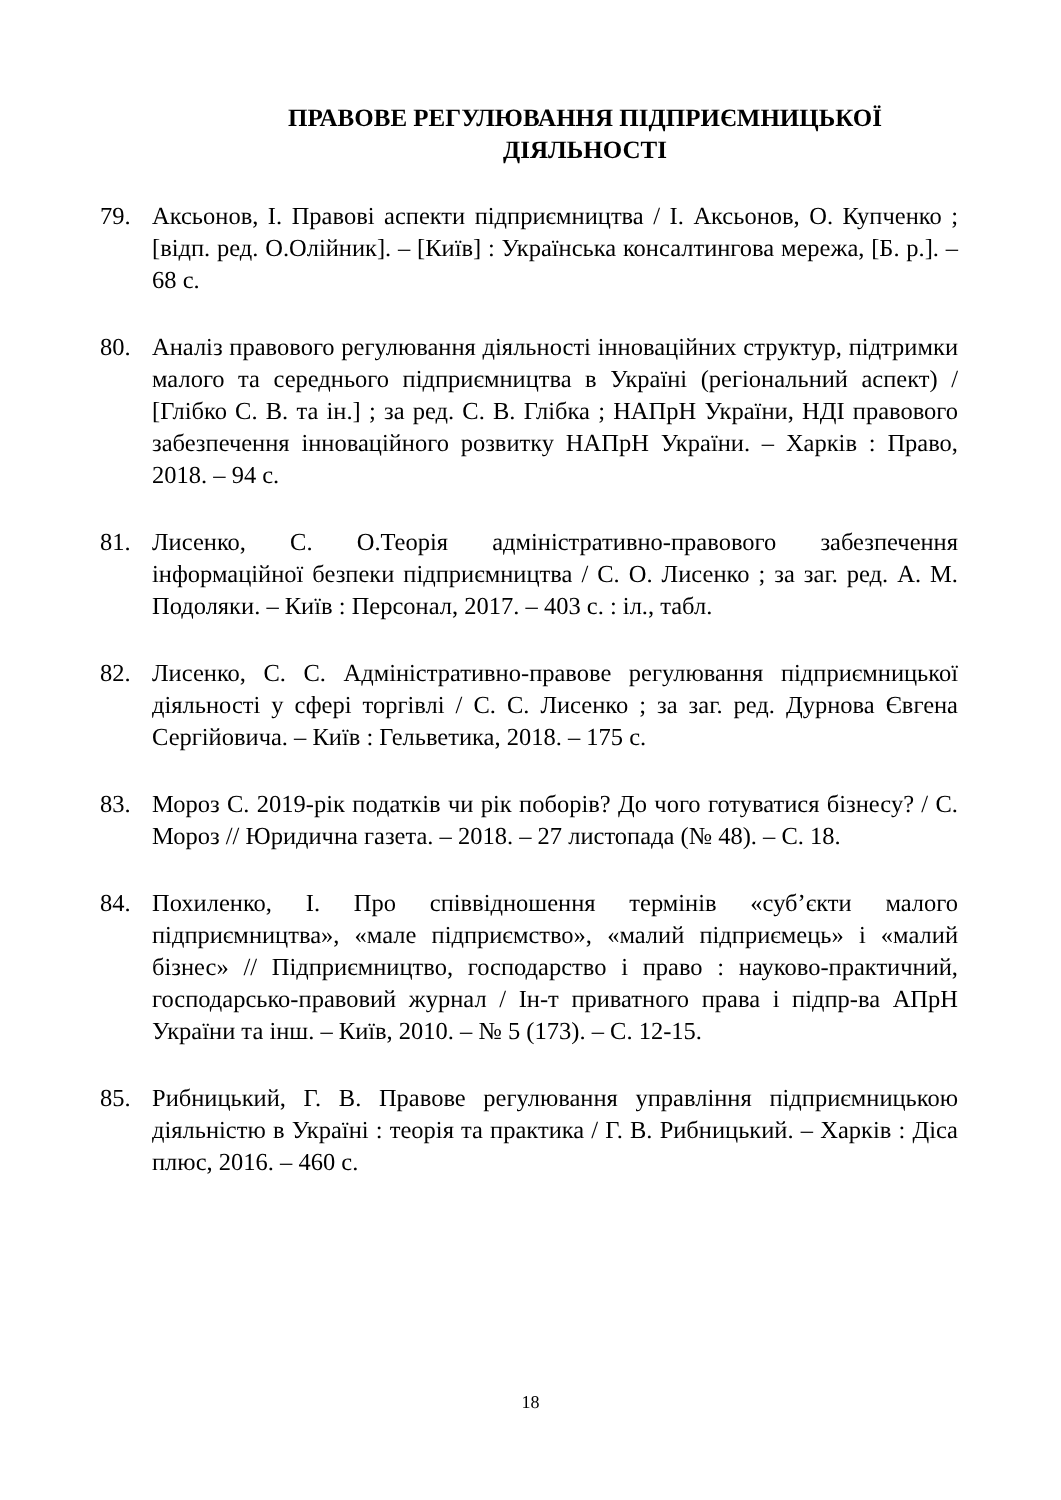ПРАВОВЕ РЕГУЛЮВАННЯ ПІДПРИЄМНИЦЬКОЇ ДІЯЛЬНОСТІ
79. Аксьонов, І. Правові аспекти підприємництва / І. Аксьонов, О. Купченко ; [відп. ред. О.Олійник]. – [Київ] : Українська консалтингова мережа, [Б. р.]. – 68 с.
80. Аналіз правового регулювання діяльності інноваційних структур, підтримки малого та середнього підприємництва в Україні (регіональний аспект) / [Глібко С. В. та ін.] ; за ред. С. В. Глібка ; НАПрН України, НДІ правового забезпечення інноваційного розвитку НАПрН України. – Харків : Право, 2018. – 94 с.
81. Лисенко, С. О.Теорія адміністративно-правового забезпечення інформаційної безпеки підприємництва / С. О. Лисенко ; за заг. ред. А. М. Подоляки. – Київ : Персонал, 2017. – 403 с. : іл., табл.
82. Лисенко, С. С. Адміністративно-правове регулювання підприємницької діяльності у сфері торгівлі / С. С. Лисенко ; за заг. ред. Дурнова Євгена Сергійовича. – Київ : Гельветика, 2018. – 175 с.
83. Мороз С. 2019-рік податків чи рік поборів? До чого готуватися бізнесу? / С. Мороз // Юридична газета. – 2018. – 27 листопада (№ 48). – С. 18.
84. Похиленко, І. Про співвідношення термінів «суб’єкти малого підприємництва», «мале підприємство», «малий підприємець» і «малий бізнес» // Підприємництво, господарство і право : науково-практичний, господарсько-правовий журнал / Ін-т приватного права і підпр-ва АПрН України та інш. – Київ, 2010. – № 5 (173). – С. 12-15.
85. Рибницький, Г. В. Правове регулювання управління підприємницькою діяльністю в Україні : теорія та практика / Г. В. Рибницький. – Харків : Діса плюс, 2016. – 460 с.
18